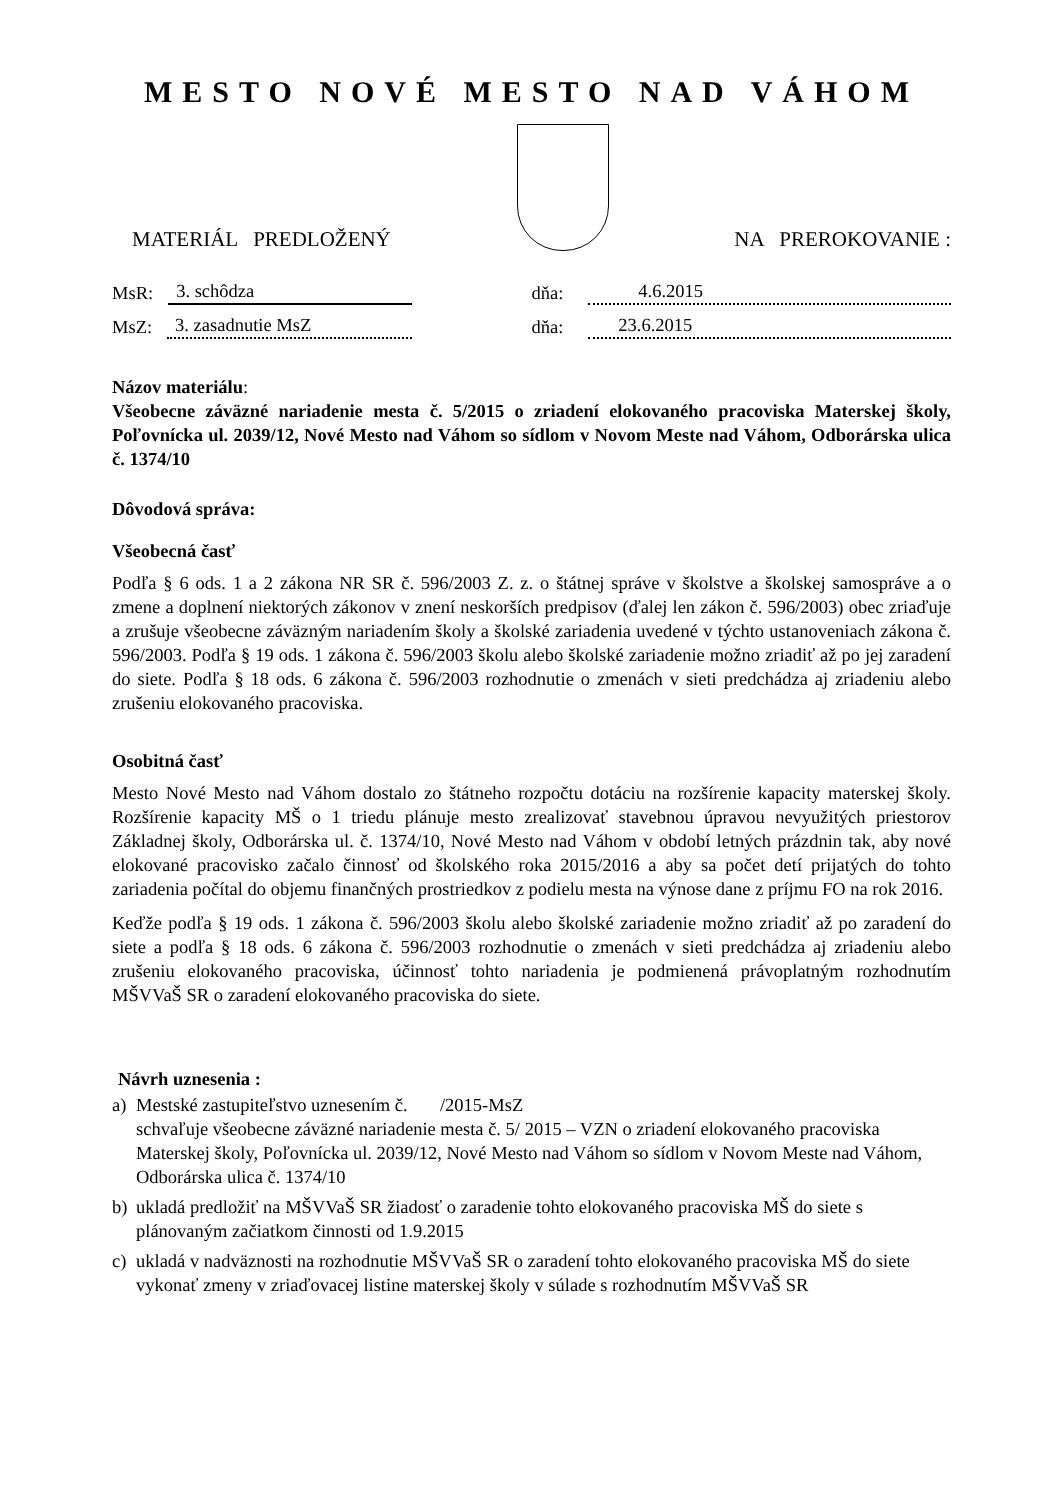MESTO NOVÉ MESTO NAD VÁHOM
MATERIÁL PREDLOŽENÝ
NA PREROKOVANIE :
MsR: 3. schôdza
MsZ: 3. zasadnutie MsZ
dňa: 4.6.2015
dňa: 23.6.2015
Názov materiálu:
Všeobecne záväzné nariadenie mesta č. 5/2015 o zriadení elokovaného pracoviska Materskej školy, Poľovnícka ul. 2039/12, Nové Mesto nad Váhom so sídlom v Novom Meste nad Váhom, Odborárska ulica č. 1374/10
Dôvodová správa:
Všeobecná časť
Podľa § 6 ods. 1 a 2 zákona NR SR č. 596/2003 Z. z. o štátnej správe v školstve a školskej samospráve a o zmene a doplnení niektorých zákonov v znení neskorších predpisov (ďalej len zákon č. 596/2003) obec zriaďuje a zrušuje všeobecne záväzným nariadením školy a školské zariadenia uvedené v týchto ustanoveniach zákona č. 596/2003. Podľa § 19 ods. 1 zákona č. 596/2003 školu alebo školské zariadenie možno zriadiť až po jej zaradení do siete. Podľa § 18 ods. 6 zákona č. 596/2003 rozhodnutie o zmenách v sieti predchádza aj zriadeniu alebo zrušeniu elokovaného pracoviska.
Osobitná časť
Mesto Nové Mesto nad Váhom dostalo zo štátneho rozpočtu dotáciu na rozšírenie kapacity materskej školy. Rozšírenie kapacity MŠ o 1 triedu plánuje mesto zrealizovať stavebnou úpravou nevyužitých priestorov Základnej školy, Odborárska ul. č. 1374/10, Nové Mesto nad Váhom v období letných prázdnin tak, aby nové elokované pracovisko začalo činnosť od školského roka 2015/2016 a aby sa počet detí prijatých do tohto zariadenia počítal do objemu finančných prostriedkov z podielu mesta na výnose dane z príjmu FO na rok 2016.
Keďže podľa § 19 ods. 1 zákona č. 596/2003 školu alebo školské zariadenie možno zriadiť až po zaradení do siete a podľa § 18 ods. 6 zákona č. 596/2003 rozhodnutie o zmenách v sieti predchádza aj zriadeniu alebo zrušeniu elokovaného pracoviska, účinnosť tohto nariadenia je podmienená právoplatným rozhodnutím MŠVVaŠ SR o zaradení elokovaného pracoviska do siete.
Návrh uznesenia :
a) Mestské zastupiteľstvo uznesením č. /2015-MsZ
schvaľuje všeobecne záväzné nariadenie mesta č. 5/ 2015 – VZN o zriadení elokovaného pracoviska Materskej školy, Poľovnícka ul. 2039/12, Nové Mesto nad Váhom so sídlom v Novom Meste nad Váhom, Odborárska ulica č. 1374/10
b) ukladá predložiť na MŠVVaŠ SR žiadosť o zaradenie tohto elokovaného pracoviska MŠ do siete s plánovaným začiatkom činnosti od 1.9.2015
c) ukladá v nadväznosti na rozhodnutie MŠVVaŠ SR o zaradení tohto elokovaného pracoviska MŠ do siete vykonať zmeny v zriaďovacej listine materskej školy v súlade s rozhodnutím MŠVVaŠ SR